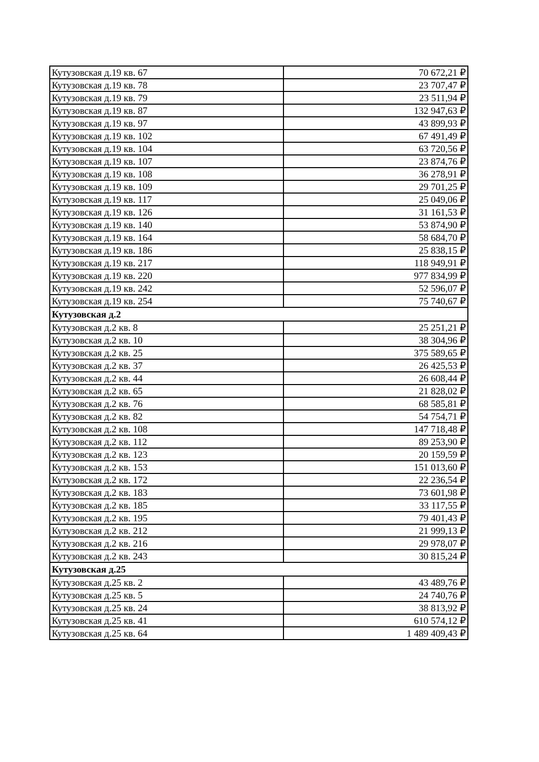| Кутузовская д.19 кв. 67 | 70 672,21 ₽ |
| Кутузовская д.19 кв. 78 | 23 707,47 ₽ |
| Кутузовская д.19 кв. 79 | 23 511,94 ₽ |
| Кутузовская д.19 кв. 87 | 132 947,63 ₽ |
| Кутузовская д.19 кв. 97 | 43 899,93 ₽ |
| Кутузовская д.19 кв. 102 | 67 491,49 ₽ |
| Кутузовская д.19 кв. 104 | 63 720,56 ₽ |
| Кутузовская д.19 кв. 107 | 23 874,76 ₽ |
| Кутузовская д.19 кв. 108 | 36 278,91 ₽ |
| Кутузовская д.19 кв. 109 | 29 701,25 ₽ |
| Кутузовская д.19 кв. 117 | 25 049,06 ₽ |
| Кутузовская д.19 кв. 126 | 31 161,53 ₽ |
| Кутузовская д.19 кв. 140 | 53 874,90 ₽ |
| Кутузовская д.19 кв. 164 | 58 684,70 ₽ |
| Кутузовская д.19 кв. 186 | 25 838,15 ₽ |
| Кутузовская д.19 кв. 217 | 118 949,91 ₽ |
| Кутузовская д.19 кв. 220 | 977 834,99 ₽ |
| Кутузовская д.19 кв. 242 | 52 596,07 ₽ |
| Кутузовская д.19 кв. 254 | 75 740,67 ₽ |
| Кутузовская д.2 | |
| Кутузовская д.2 кв. 8 | 25 251,21 ₽ |
| Кутузовская д.2 кв. 10 | 38 304,96 ₽ |
| Кутузовская д.2 кв. 25 | 375 589,65 ₽ |
| Кутузовская д.2 кв. 37 | 26 425,53 ₽ |
| Кутузовская д.2 кв. 44 | 26 608,44 ₽ |
| Кутузовская д.2 кв. 65 | 21 828,02 ₽ |
| Кутузовская д.2 кв. 76 | 68 585,81 ₽ |
| Кутузовская д.2 кв. 82 | 54 754,71 ₽ |
| Кутузовская д.2 кв. 108 | 147 718,48 ₽ |
| Кутузовская д.2 кв. 112 | 89 253,90 ₽ |
| Кутузовская д.2 кв. 123 | 20 159,59 ₽ |
| Кутузовская д.2 кв. 153 | 151 013,60 ₽ |
| Кутузовская д.2 кв. 172 | 22 236,54 ₽ |
| Кутузовская д.2 кв. 183 | 73 601,98 ₽ |
| Кутузовская д.2 кв. 185 | 33 117,55 ₽ |
| Кутузовская д.2 кв. 195 | 79 401,43 ₽ |
| Кутузовская д.2 кв. 212 | 21 999,13 ₽ |
| Кутузовская д.2 кв. 216 | 29 978,07 ₽ |
| Кутузовская д.2 кв. 243 | 30 815,24 ₽ |
| Кутузовская д.25 | |
| Кутузовская д.25 кв. 2 | 43 489,76 ₽ |
| Кутузовская д.25 кв. 5 | 24 740,76 ₽ |
| Кутузовская д.25 кв. 24 | 38 813,92 ₽ |
| Кутузовская д.25 кв. 41 | 610 574,12 ₽ |
| Кутузовская д.25 кв. 64 | 1 489 409,43 ₽ |